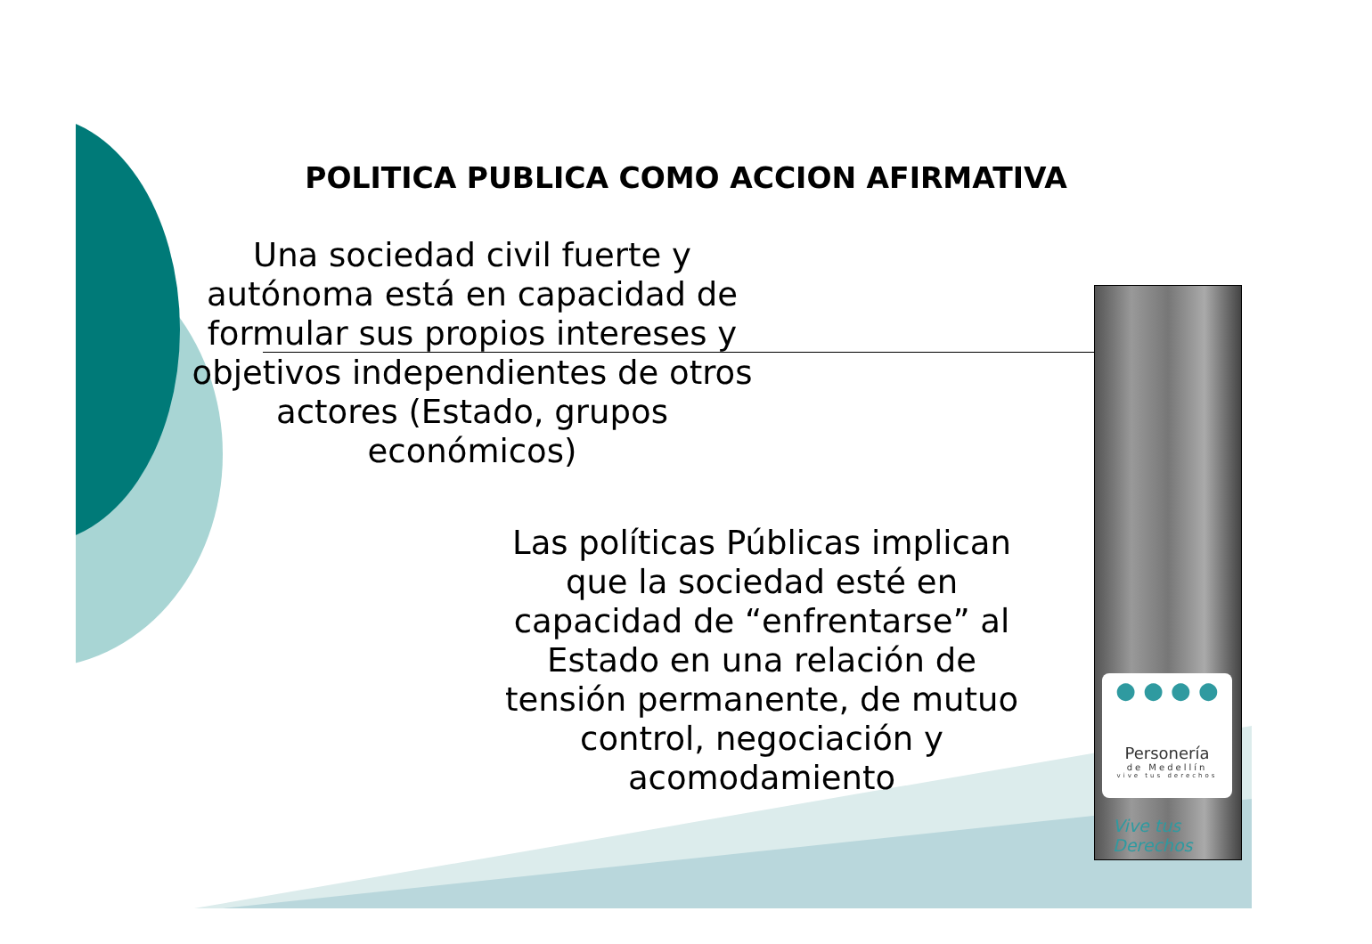POLITICA PUBLICA COMO ACCION AFIRMATIVA
Una sociedad civil fuerte y autónoma está en capacidad de formular sus propios intereses y objetivos independientes de otros actores (Estado, grupos económicos)
Las políticas Públicas implican que la sociedad esté en capacidad de “enfrentarse” al Estado en una relación de tensión permanente, de mutuo control, negociación y acomodamiento
● ● ● ●
Personería
de Medellín
vive tus derechos
Vive tus
Derechos